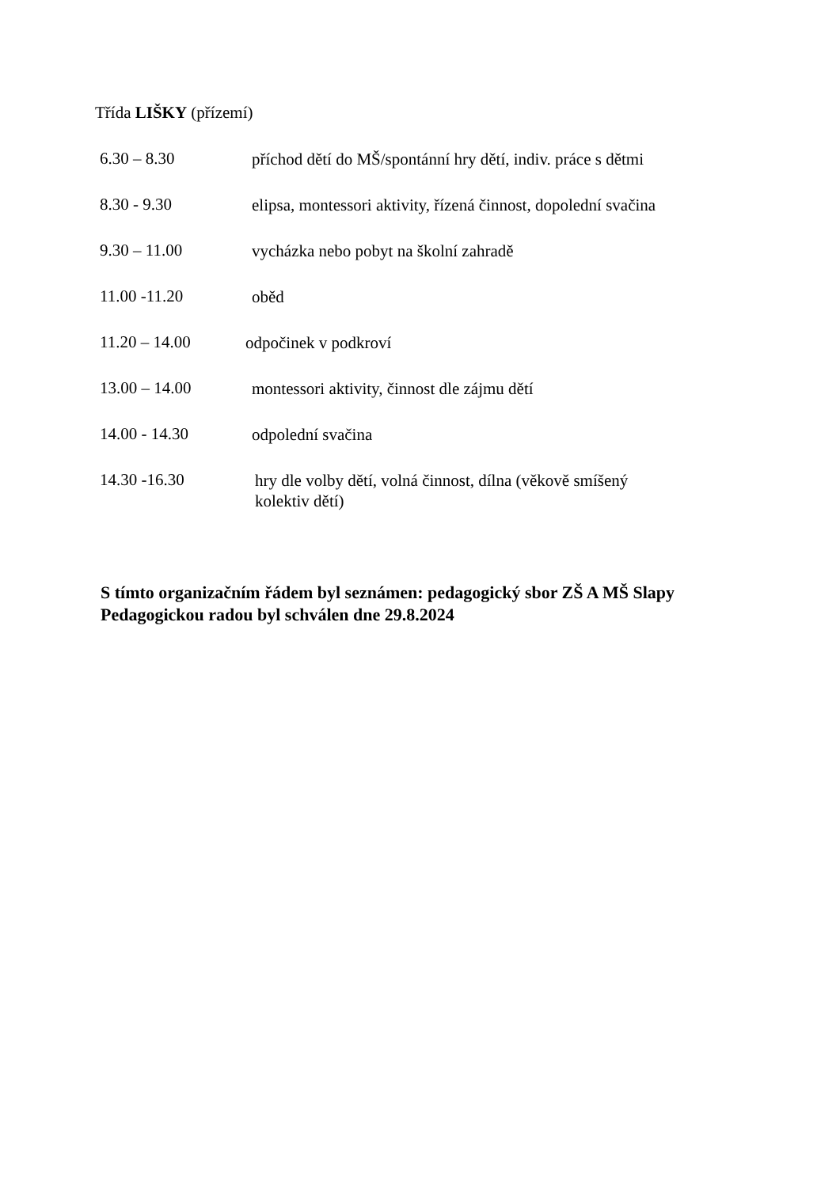Třída LIŠKY (přízemí)
6.30 – 8.30
příchod dětí do MŠ/spontánní hry dětí, indiv. práce s dětmi
8.30 - 9.30
elipsa, montessori aktivity, řízená činnost, dopolední svačina
9.30 – 11.00
vycházka nebo pobyt na školní zahradě
11.00 -11.20
oběd
11.20 – 14.00
odpočinek v podkroví
13.00 – 14.00
montessori aktivity, činnost dle zájmu dětí
14.00 - 14.30
odpolední svačina
14.30 -16.30
hry dle volby dětí, volná činnost, dílna (věkově smíšený
kolektiv dětí)
S tímto organizačním řádem byl seznámen: pedagogický sbor ZŠ A MŠ Slapy
Pedagogickou radou byl schválen dne 29.8.2024